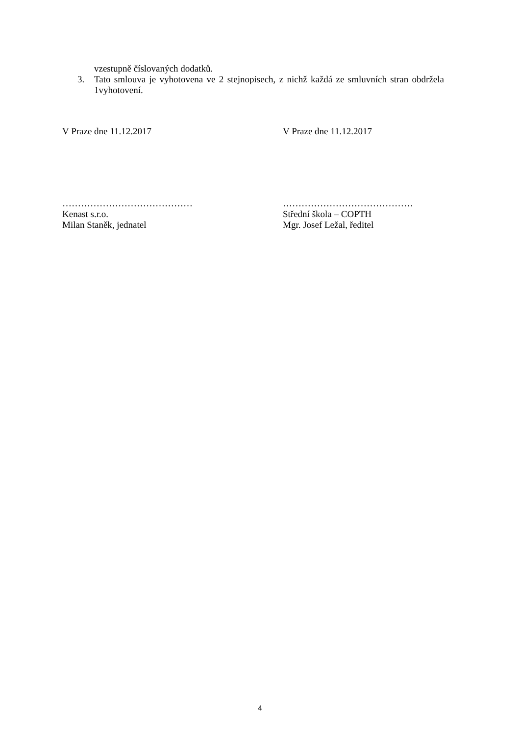vzestupně číslovaných dodatků.
3.
Tato smlouva je vyhotovena ve 2 stejnopisech, z nichž každá ze smluvních stran obdržela 1vyhotovení.
V Praze dne 11.12.2017 V Praze dne 11.12.2017
…………………………………… ……………………………………
Kenast s.r.o. Střední škola – COPTH
Milan Staněk, jednatel Mgr. Josef Ležal, ředitel
4